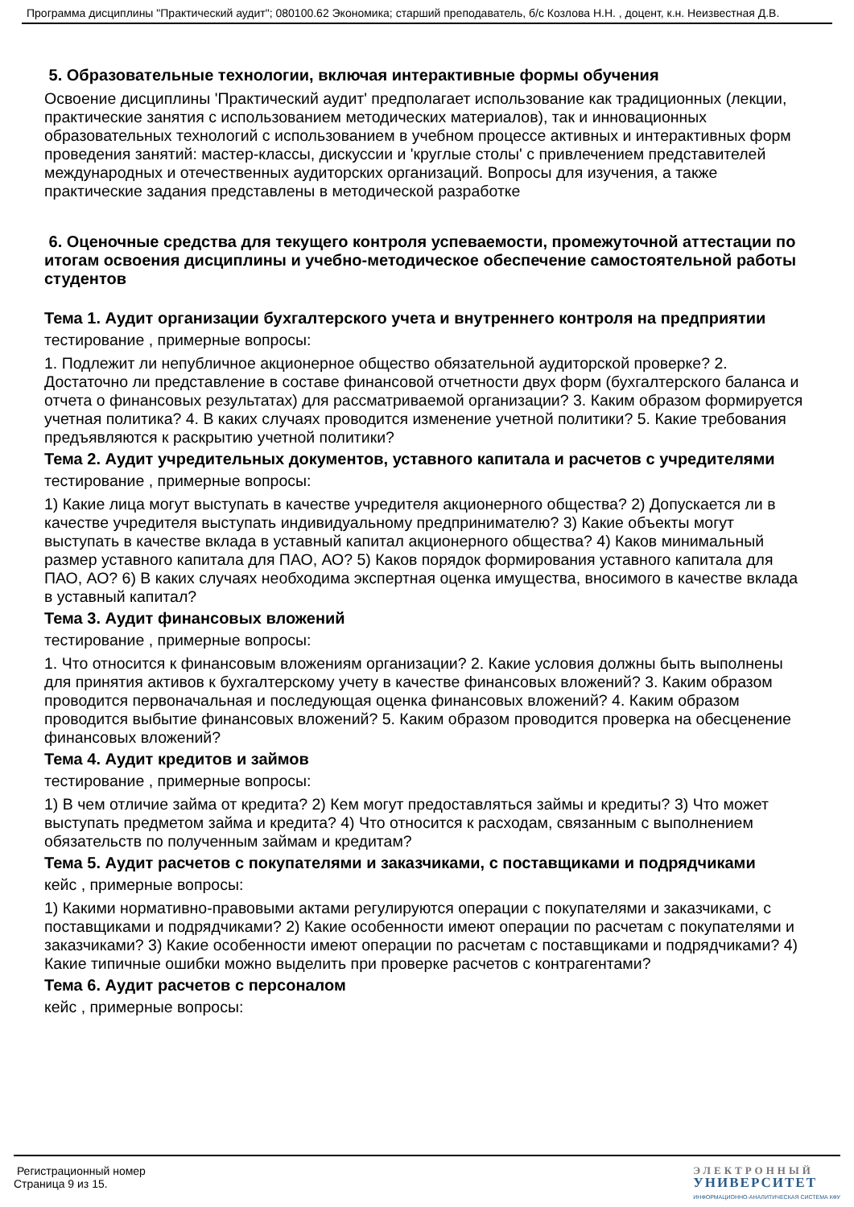Программа дисциплины "Практический аудит"; 080100.62 Экономика; старший преподаватель, б/с Козлова Н.Н. , доцент, к.н. Неизвестная Д.В.
5. Образовательные технологии, включая интерактивные формы обучения
Освоение дисциплины 'Практический аудит' предполагает использование как традиционных (лекции, практические занятия с использованием методических материалов), так и инновационных образовательных технологий с использованием в учебном процессе активных и интерактивных форм проведения занятий: мастер-классы, дискуссии и 'круглые столы' с привлечением представителей международных и отечественных аудиторских организаций. Вопросы для изучения, а также практические задания представлены в методической разработке
6. Оценочные средства для текущего контроля успеваемости, промежуточной аттестации по итогам освоения дисциплины и учебно-методическое обеспечение самостоятельной работы студентов
Тема 1. Аудит организации бухгалтерского учета и внутреннего контроля на предприятии
тестирование , примерные вопросы:
1. Подлежит ли непубличное акционерное общество обязательной аудиторской проверке? 2. Достаточно ли представление в составе финансовой отчетности двух форм (бухгалтерского баланса и отчета о финансовых результатах) для рассматриваемой организации? 3. Каким образом формируется учетная политика? 4. В каких случаях проводится изменение учетной политики? 5. Какие требования предъявляются к раскрытию учетной политики?
Тема 2. Аудит учредительных документов, уставного капитала и расчетов с учредителями
тестирование , примерные вопросы:
1) Какие лица могут выступать в качестве учредителя акционерного общества? 2) Допускается ли в качестве учредителя выступать индивидуальному предпринимателю? 3) Какие объекты могут выступать в качестве вклада в уставный капитал акционерного общества? 4) Каков минимальный размер уставного капитала для ПАО, АО? 5) Каков порядок формирования уставного капитала для ПАО, АО? 6) В каких случаях необходима экспертная оценка имущества, вносимого в качестве вклада в уставный капитал?
Тема 3. Аудит финансовых вложений
тестирование , примерные вопросы:
1. Что относится к финансовым вложениям организации? 2. Какие условия должны быть выполнены для принятия активов к бухгалтерскому учету в качестве финансовых вложений? 3. Каким образом проводится первоначальная и последующая оценка финансовых вложений? 4. Каким образом проводится выбытие финансовых вложений? 5. Каким образом проводится проверка на обесценение финансовых вложений?
Тема 4. Аудит кредитов и займов
тестирование , примерные вопросы:
1) В чем отличие займа от кредита? 2) Кем могут предоставляться займы и кредиты? 3) Что может выступать предметом займа и кредита? 4) Что относится к расходам, связанным с выполнением обязательств по полученным займам и кредитам?
Тема 5. Аудит расчетов с покупателями и заказчиками, с поставщиками и подрядчиками
кейс , примерные вопросы:
1) Какими нормативно-правовыми актами регулируются операции с покупателями и заказчиками, с поставщиками и подрядчиками? 2) Какие особенности имеют операции по расчетам с покупателями и заказчиками? 3) Какие особенности имеют операции по расчетам с поставщиками и подрядчиками? 4) Какие типичные ошибки можно выделить при проверке расчетов с контрагентами?
Тема 6. Аудит расчетов с персоналом
кейс , примерные вопросы:
Регистрационный номер
Страница 9 из 15.
ЭЛЕКТРОННЫЙ
УНИВЕРСИТЕТ
ИНФОРМАЦИОННО-АНАЛИТИЧЕСКАЯ СИСТЕМА КФУ